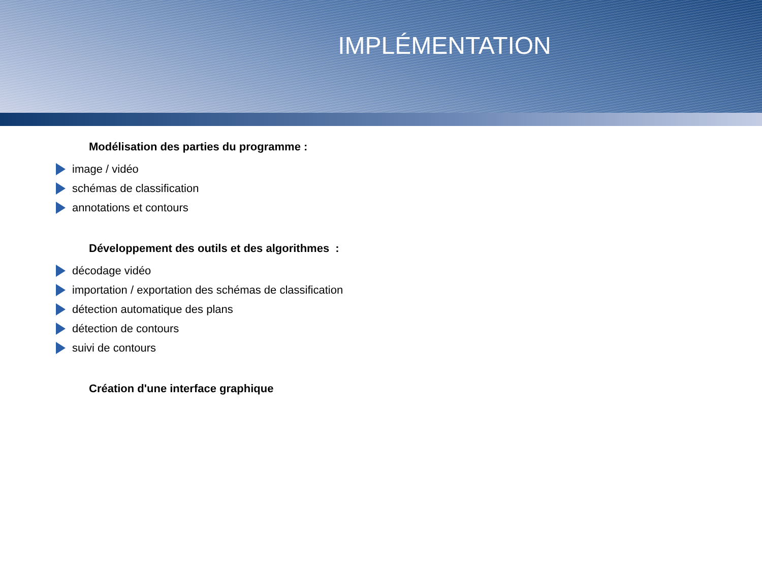IMPLÉMENTATION
Modélisation des parties du programme :
image / vidéo
schémas de classification
annotations et contours
Développement des outils et des algorithmes :
décodage vidéo
importation / exportation des schémas de classification
détection automatique des plans
détection de contours
suivi de contours
Création d'une interface graphique